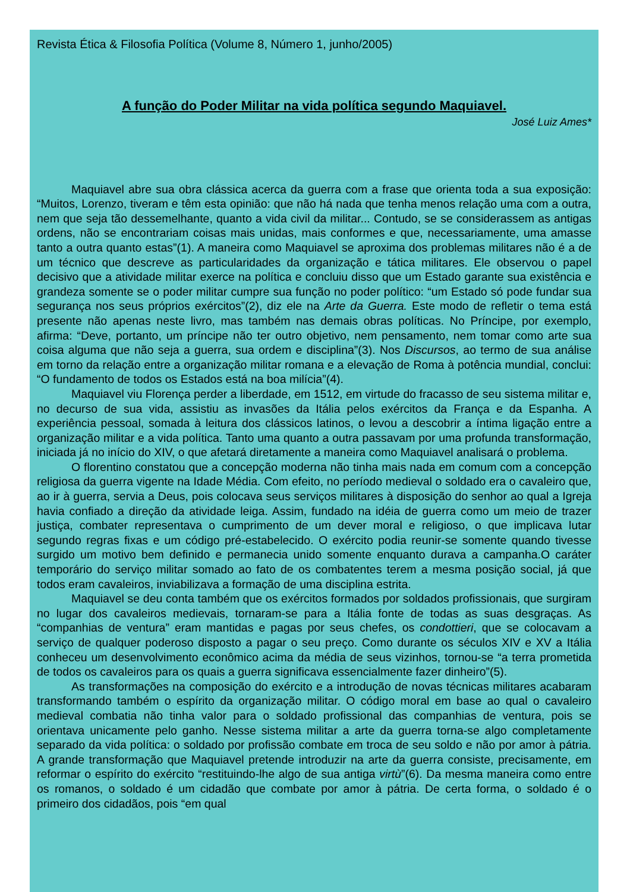Revista Ética & Filosofia Política (Volume 8, Número 1, junho/2005)
A função do Poder Militar na vida política segundo Maquiavel.
José Luiz Ames*
Maquiavel abre sua obra clássica acerca da guerra com a frase que orienta toda a sua exposição: “Muitos, Lorenzo, tiveram e têm esta opinião: que não há nada que tenha menos relação uma com a outra, nem que seja tão dessemelhante, quanto a vida civil da militar... Contudo, se se considerassem as antigas ordens, não se encontrariam coisas mais unidas, mais conformes e que, necessariamente, uma amasse tanto a outra quanto estas”(1). A maneira como Maquiavel se aproxima dos problemas militares não é a de um técnico que descreve as particularidades da organização e tática militares. Ele observou o papel decisivo que a atividade militar exerce na política e concluiu disso que um Estado garante sua existência e grandeza somente se o poder militar cumpre sua função no poder político: “um Estado só pode fundar sua segurança nos seus próprios exércitos”(2), diz ele na Arte da Guerra. Este modo de refletir o tema está presente não apenas neste livro, mas também nas demais obras políticas. No Príncipe, por exemplo, afirma: “Deve, portanto, um príncipe não ter outro objetivo, nem pensamento, nem tomar como arte sua coisa alguma que não seja a guerra, sua ordem e disciplina”(3). Nos Discursos, ao termo de sua análise em torno da relação entre a organização militar romana e a elevação de Roma à potência mundial, conclui: “O fundamento de todos os Estados está na boa milícia”(4).
Maquiavel viu Florença perder a liberdade, em 1512, em virtude do fracasso de seu sistema militar e, no decurso de sua vida, assistiu as invasões da Itália pelos exércitos da França e da Espanha. A experiência pessoal, somada à leitura dos clássicos latinos, o levou a descobrir a íntima ligação entre a organização militar e a vida política. Tanto uma quanto a outra passavam por uma profunda transformação, iniciada já no início do XIV, o que afetará diretamente a maneira como Maquiavel analisará o problema.
O florentino constatou que a concepção moderna não tinha mais nada em comum com a concepção religiosa da guerra vigente na Idade Média. Com efeito, no período medieval o soldado era o cavaleiro que, ao ir à guerra, servia a Deus, pois colocava seus serviços militares à disposição do senhor ao qual a Igreja havia confiado a direção da atividade leiga. Assim, fundado na idéia de guerra como um meio de trazer justiça, combater representava o cumprimento de um dever moral e religioso, o que implicava lutar segundo regras fixas e um código pré-estabelecido. O exército podia reunir-se somente quando tivesse surgido um motivo bem definido e permanecia unido somente enquanto durava a campanha.O caráter temporário do serviço militar somado ao fato de os combatentes terem a mesma posição social, já que todos eram cavaleiros, inviabilizava a formação de uma disciplina estrita.
Maquiavel se deu conta também que os exércitos formados por soldados profissionais, que surgiram no lugar dos cavaleiros medievais, tornaram-se para a Itália fonte de todas as suas desgraças. As “companhias de ventura” eram mantidas e pagas por seus chefes, os condottieri, que se colocavam a serviço de qualquer poderoso disposto a pagar o seu preço. Como durante os séculos XIV e XV a Itália conheceu um desenvolvimento econômico acima da média de seus vizinhos, tornou-se “a terra prometida de todos os cavaleiros para os quais a guerra significava essencialmente fazer dinheiro”(5).
As transformações na composição do exército e a introdução de novas técnicas militares acabaram transformando também o espírito da organização militar. O código moral em base ao qual o cavaleiro medieval combatia não tinha valor para o soldado profissional das companhias de ventura, pois se orientava unicamente pelo ganho. Nesse sistema militar a arte da guerra torna-se algo completamente separado da vida política: o soldado por profissão combate em troca de seu soldo e não por amor à pátria. A grande transformação que Maquiavel pretende introduzir na arte da guerra consiste, precisamente, em reformar o espírito do exército “restituindo-lhe algo de sua antiga virtù”(6). Da mesma maneira como entre os romanos, o soldado é um cidadão que combate por amor à pátria. De certa forma, o soldado é o primeiro dos cidadãos, pois “em qual